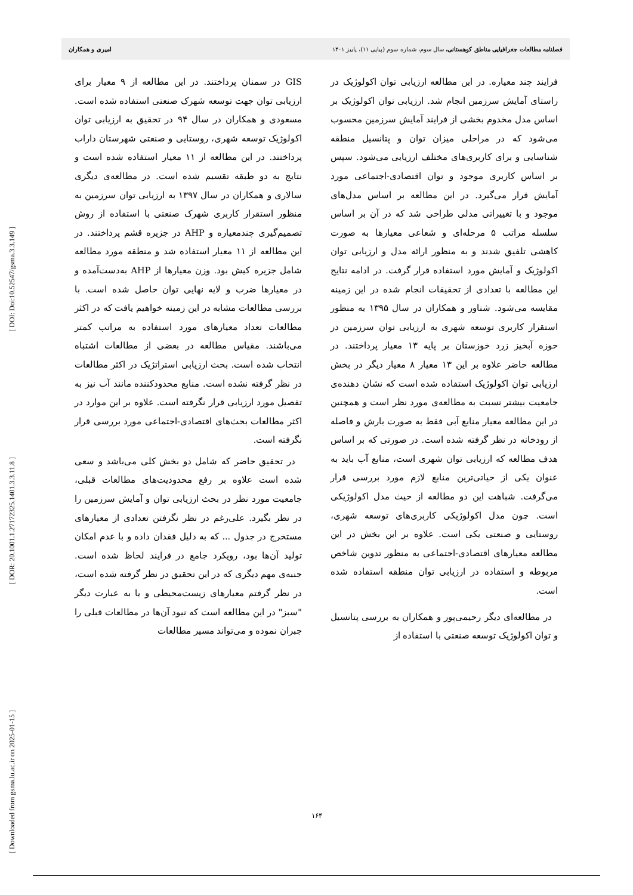[ DOI: Doi:10.52547/gsma.3.3.149 ]
[ DOR: 20.1001.1.27172325.1401.3.3.11.8 ]
[ Downloaded from gsma.lu.ac.ir on 2025-01-15 ]
فصلنامه مطالعات جغرافیایی مناطق کوهستانی، سال سوم، شماره سوم (پیاپی ۱۱)، پاییز ۱۴۰۱ امیری و همکاران
فرایند چند معیاره. در این مطالعه ارزیابی توان اکولوژیک در راستای آمایش سرزمین انجام شد. ارزیابی توان اکولوژیک بر اساس مدل مخدوم بخشی از فرایند آمایش سرزمین محسوب می‌شود که در مراحلی میزان توان و پتانسیل منطقه شناسایی و برای کاربری‌های مختلف ارزیابی می‌شود. سپس بر اساس کاربری موجود و توان اقتصادی-اجتماعی مورد آمایش قرار می‌گیرد. در این مطالعه بر اساس مدل‌های موجود و با تغییراتی مدلی طراحی شد که در آن بر اساس سلسله مراتب ۵ مرحله‌ای و شعاعی معیارها به صورت کاهشی تلفیق شدند و به منظور ارائه مدل و ارزیابی توان اکولوژیک و آمایش مورد استفاده قرار گرفت. در ادامه نتایج این مطالعه با تعدادی از تحقیقات انجام شده در این زمینه مقایسه می‌شود. شناور و همکاران در سال ۱۳۹۵ به منظور استقرار کاربری توسعه شهری به ارزیابی توان سرزمین در حوزه آبخیز زرد خوزستان بر پایه ۱۳ معیار پرداختند. در مطالعه حاضر علاوه بر این ۱۳ معیار ۸ معیار دیگر در بخش ارزیابی توان اکولوژیک استفاده شده است که نشان دهنده‌ی جامعیت بیشتر نسبت به مطالعه‌ی مورد نظر است و همچنین در این مطالعه معیار منابع آبی فقط به صورت بارش و فاصله از رودخانه در نظر گرفته شده است. در صورتی که بر اساس هدف مطالعه که ارزیابی توان شهری است، منابع آب باید به عنوان یکی از حیاتی‌ترین منابع لازم مورد بررسی قرار می‌گرفت. شباهت این دو مطالعه از حیث مدل اکولوژیکی است. چون مدل اکولوژیکی کاربری‌های توسعه شهری، روستایی و صنعتی یکی است. علاوه بر این بخش در این مطالعه معیارهای اقتصادی-اجتماعی به منظور تدوین شاخص مربوطه و استفاده در ارزیابی توان منطقه استفاده شده است.
در مطالعه‌ای دیگر رحیمی‌پور و همکاران به بررسی پتانسیل و توان اکولوژیک توسعه صنعتی با استفاده از
GIS در سمنان پرداختند. در این مطالعه از ۹ معیار برای ارزیابی توان جهت توسعه شهرک صنعتی استفاده شده است. مسعودی و همکاران در سال ۹۴ در تحقیق به ارزیابی توان اکولوژیک توسعه شهری، روستایی و صنعتی شهرستان داراب پرداختند. در این مطالعه از ۱۱ معیار استفاده شده است و نتایج به دو طبقه تقسیم شده است. در مطالعه‌ی دیگری سالاری و همکاران در سال ۱۳۹۷ به ارزیابی توان سرزمین به منظور استقرار کاربری شهرک صنعتی با استفاده از روش تصمیم‌گیری چندمعیاره و AHP در جزیره قشم پرداختند. در این مطالعه از ۱۱ معیار استفاده شد و منطقه مورد مطالعه شامل جزیره کیش بود. وزن معیارها از AHP به‌دست‌آمده و در معیارها ضرب و لایه نهایی توان حاصل شده است. با بررسی مطالعات مشابه در این زمینه خواهیم یافت که در اکثر مطالعات تعداد معیارهای مورد استفاده به مراتب کمتر می‌باشند. مقیاس مطالعه در بعضی از مطالعات اشتباه انتخاب شده است. بحث ارزیابی استراتژیک در اکثر مطالعات در نظر گرفته نشده است. منابع محدودکننده مانند آب نیز به تفصیل مورد ارزیابی قرار نگرفته است. علاوه بر این موارد در اکثر مطالعات بحث‌های اقتصادی-اجتماعی مورد بررسی قرار نگرفته است.
در تحقیق حاضر که شامل دو بخش کلی می‌باشد و سعی شده است علاوه بر رفع محدودیت‌های مطالعات قبلی، جامعیت مورد نظر در بحث ارزیابی توان و آمایش سرزمین را در نظر بگیرد. علی‌رغم در نظر نگرفتن تعدادی از معیارهای مستخرج در جدول ... که به دلیل فقدان داده و با عدم امکان تولید آن‌ها بود، رویکرد جامع در فرایند لحاظ شده است. جنبه‌ی مهم دیگری که در این تحقیق در نظر گرفته شده است، در نظر گرفتم معیارهای زیست‌محیطی و یا به عبارت دیگر "سبز" در این مطالعه است که نبود آن‌ها در مطالعات قبلی را جبران نموده و می‌تواند مسیر مطالعات
۱۶۴